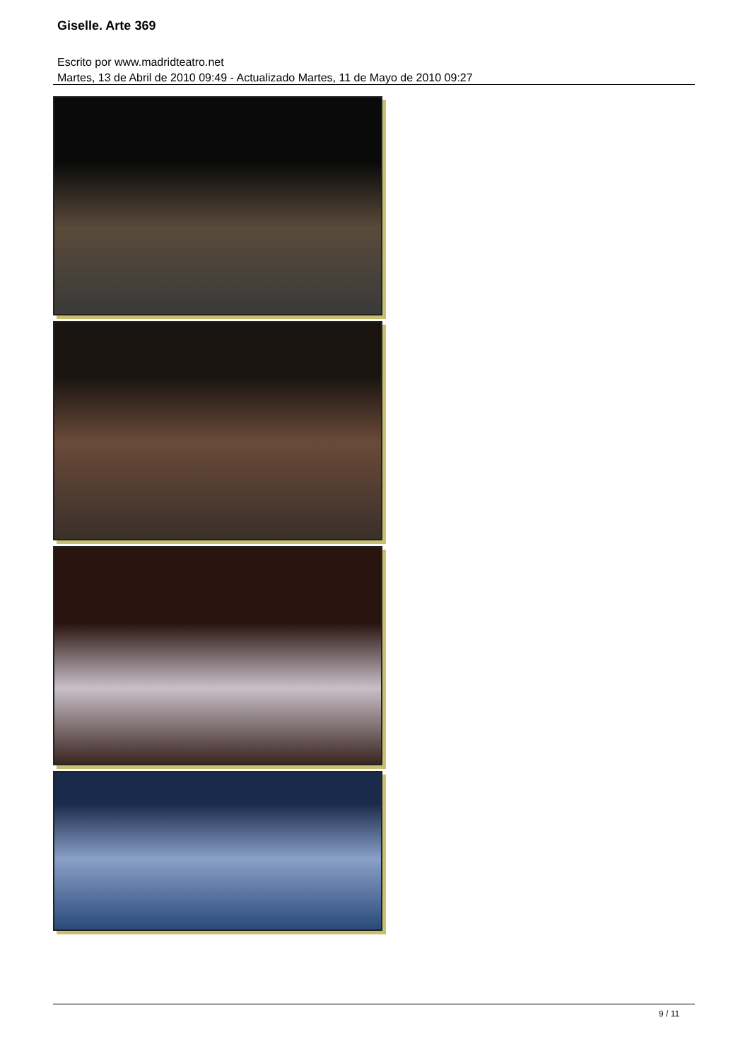Giselle. Arte 369
Escrito por www.madridteatro.net
Martes, 13 de Abril de 2010 09:49 - Actualizado Martes, 11 de Mayo de 2010 09:27
9 / 11